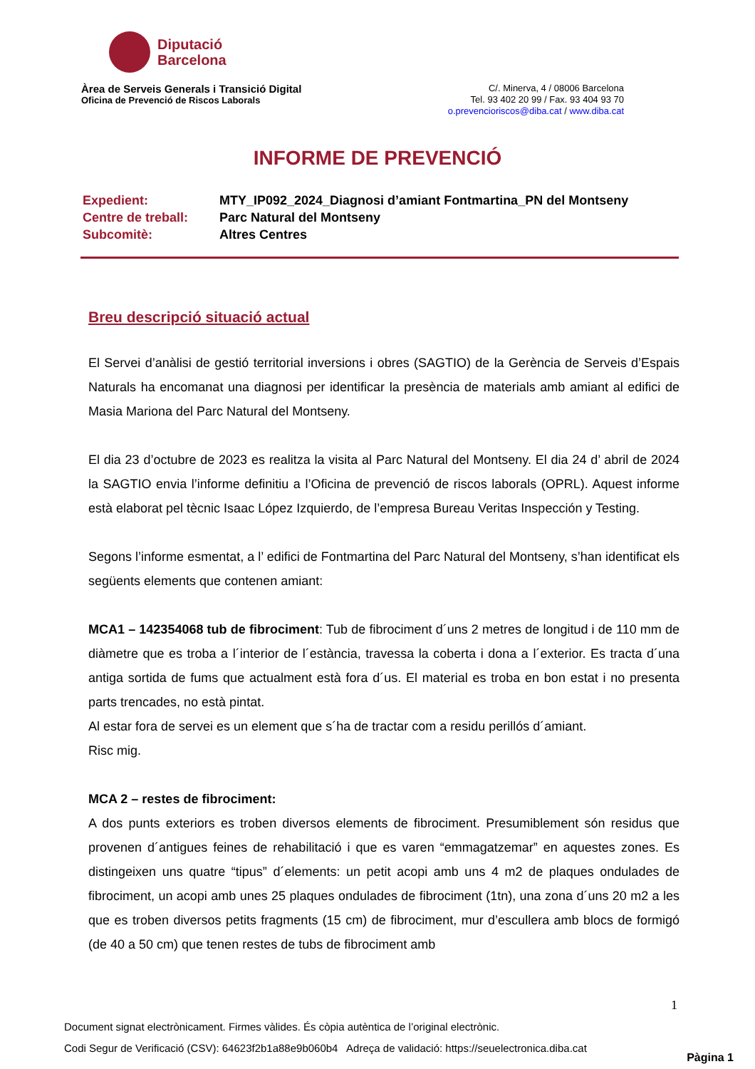Diputació
Barcelona
Àrea de Serveis Generals i Transició Digital
Oficina de Prevenció de Riscos Laborals
C/. Minerva, 4 / 08006 Barcelona
Tel. 93 402 20 99 / Fax. 93 404 93 70
o.prevencioriscos@diba.cat / www.diba.cat
INFORME DE PREVENCIÓ
| Expedient: | MTY_IP092_2024_Diagnosi d’amiant Fontmartina_PN del Montseny |
| Centre de treball: | Parc Natural del Montseny |
| Subcomitè: | Altres Centres |
Breu descripció situació actual
El Servei d’anàlisi de gestió territorial inversions i obres (SAGTIO) de la Gerència de Serveis d’Espais Naturals ha encomanat una diagnosi per identificar la presència de materials amb amiant al edifici de Masia Mariona del Parc Natural del Montseny.
El dia 23 d’octubre de 2023 es realitza la visita al Parc Natural del Montseny. El dia 24 d’ abril de 2024 la SAGTIO envia l’informe definitiu a l’Oficina de prevenció de riscos laborals (OPRL). Aquest informe està elaborat pel tècnic Isaac López Izquierdo, de l’empresa Bureau Veritas Inspección y Testing.
Segons l’informe esmentat, a l’ edifici de Fontmartina del Parc Natural del Montseny, s’han identificat els següents elements que contenen amiant:
MCA1 – 142354068 tub de fibrociment: Tub de fibrociment d´uns 2 metres de longitud i de 110 mm de diàmetre que es troba a l´interior de l´estància, travessa la coberta i dona a l´exterior. Es tracta d´una antiga sortida de fums que actualment està fora d´us. El material es troba en bon estat i no presenta parts trencades, no està pintat.
Al estar fora de servei es un element que s´ha de tractar com a residu perillós d´amiant.
Risc mig.
MCA 2 – restes de fibrociment:
A dos punts exteriors es troben diversos elements de fibrociment. Presumiblement són residus que provenen d´antigues feines de rehabilitació i que es varen “emmagatzemar” en aquestes zones. Es distingeixen uns quatre “tipus” d´elements: un petit acopi amb uns 4 m2 de plaques ondulades de fibrociment, un acopi amb unes 25 plaques ondulades de fibrociment (1tn), una zona d´uns 20 m2 a les que es troben diversos petits fragments (15 cm) de fibrociment, mur d’escullera amb blocs de formigó (de 40 a 50 cm) que tenen restes de tubs de fibrociment amb
1
Document signat electrònicament. Firmes vàlides. És còpia autèntica de l’original electrònic.
Codi Segur de Verificació (CSV): 64623f2b1a88e9b060b4 Adreça de validació: https://seuelectronica.diba.cat
Pàgina 1